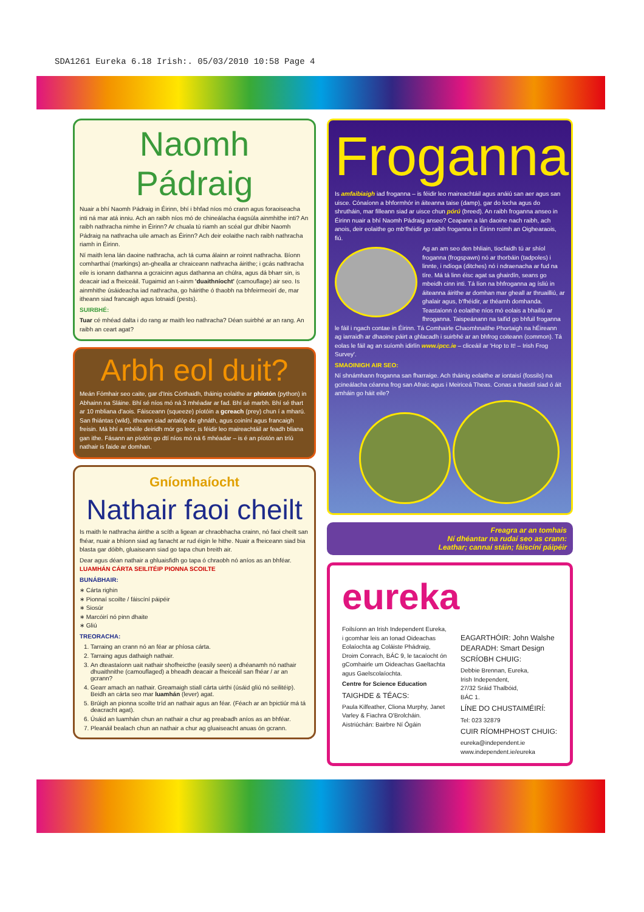SDA1261 Eureka 6.18 Irish:. 05/03/2010 10:58 Page 4
Naomh Pádraig
Nuair a bhí Naomh Pádraig in Éirinn, bhí i bhfad níos mó crann agus foraoiseacha inti ná mar atá inniu. Ach an raibh níos mó de chineálacha éagsúla ainmhithe inti? An raibh nathracha nimhe in Éirinn? Ar chuala tú riamh an scéal gur dhíbir Naomh Pádraig na nathracha uile amach as Éirinn? Ach deir eolaithe nach raibh nathracha riamh in Éirinn.
Ní maith lena lán daoine nathracha, ach tá cuma álainn ar roinnt nathracha. Bíonn comharthaí (markings) an-ghealla ar chraiceann nathracha áirithe; i gcás nathracha eile is ionann dathanna a gcraicinn agus dathanna an chúlra, agus dá bharr sin, is deacair iad a fheiceáil. Tugaimid an t-ainm 'duaithníocht' (camouflage) air seo. Is ainmhithe úsáideacha iad nathracha, go háirithe ó thaobh na bhfeirmeoirí de, mar itheann siad francaigh agus lotnaidí (pests).
SUIRBHÉ:
Tuar cé mhéad dalta i do rang ar maith leo nathracha? Déan suirbhé ar an rang. An raibh an ceart agat?
Arbh eol duit?
Meán Fómhair seo caite, gar d'Inis Córthaidh, tháinig eolaithe ar phíotón (python) in Abhainn na Sláine. Bhí sé níos mó ná 3 mhéadar ar fad. Bhí sé marbh. Bhí sé thart ar 10 mbliana d'aois. Fáisceann (squeeze) píotóin a gcreach (prey) chun í a mharú. San fhiántas (wild), itheann siad antalóp de ghnáth, agus coiníní agus francaigh freisin. Má bhí a mbéile deiridh mór go leor, is féidir leo maireachtáil ar feadh bliana gan ithe. Fásann an píotón go dtí níos mó ná 6 mhéadar – is é an píotón an tríú nathair is faide ar domhan.
Gníomhaíocht
Nathair faoi cheilt
Is maith le nathracha áirithe a scíth a ligean ar chraobhacha crainn, nó faoi cheilt san fhéar, nuair a bhíonn siad ag fanacht ar rud éigin le hithe. Nuair a fheiceann siad bia blasta gar dóibh, gluaiseann siad go tapa chun breith air.
Dear agus déan nathair a ghluaisfidh go tapa ó chraobh nó aníos as an bhféar. LUAMHÁN CÁRTA SEILITÉIP PIONNA SCOILTE
BUNÁBHAIR:
∗ Cárta righin
∗ Pionnaí scoilte / fáiscíní páipéir
∗ Siosúr
∗ Marcóirí nó pinn dhaite
∗ Gliú
TREORACHA:
1. Tarraing an crann nó an féar ar phíosa cárta.
2. Tarraing agus dathaigh nathair.
3. An dteastaíonn uait nathair shofheicthe (easily seen) a dhéanamh nó nathair dhuaithnithe (camouflaged) a bheadh deacair a fheiceáil san fhéar / ar an gcrann?
4. Gearr amach an nathair. Greamaigh stiall cárta uirthi (úsáid gliú nó seilitéip). Beidh an cárta seo mar luamhán (lever) agat.
5. Brúigh an pionna scoilte tríd an nathair agus an féar. (Féach ar an bpictiúr má tá deacracht agat).
6. Úsáid an luamhán chun an nathair a chur ag preabadh aníos as an bhféar.
7. Pleanáil bealach chun an nathair a chur ag gluaiseacht anuas ón gcrann.
Froganna
Is amfaibiaigh iad froganna – is féidir leo maireachtáil agus anáiú san aer agus san uisce. Cónaíonn a bhformhór in áiteanna taise (damp), gar do locha agus do shrutháin, mar filleann siad ar uisce chun pórú (breed). An raibh froganna anseo in Éirinn nuair a bhí Naomh Pádraig anseo? Ceapann a lán daoine nach raibh, ach anois, deir eolaithe go mb'fhéidir go raibh froganna in Éirinn roimh an Oighearaois, fiú.
Ag an am seo den bhliain, tiocfaidh tú ar shíol froganna (frogspawn) nó ar thorbáin (tadpoles) i linnte, i ndíoga (ditches) nó i ndraenacha ar fud na tíre. Má tá linn éisc agat sa ghairdín, seans go mbeidh cinn inti. Tá líon na bhfroganna ag ísliú in áiteanna áirithe ar domhan mar gheall ar thruailliú, ar ghalair agus, b'fhéidir, ar théamh domhanda. Teastaíonn ó eolaithe níos mó eolais a bhailiú ar fhroganna. Taispeánann na taifid go bhfuil froganna le fáil i ngach contae in Éirinn. Tá Comhairle Chaomhnaithe Phortaigh na hÉireann ag iarraidh ar dhaoine páirt a ghlacadh i suirbhé ar an bhfrog coiteann (common). Tá eolas le fáil ag an suíomh idirlín www.ipcc.ie – cliceáil ar 'Hop to It! – Irish Frog Survey'.
SMAOINIGH AIR SEO:
Ní shnámhann froganna san fharraige. Ach tháinig eolaithe ar iontaisí (fossils) na gcineálacha céanna frog san Afraic agus i Meiriceá Theas. Conas a thaistil siad ó áit amháin go háit eile?
Freagra ar an tomhais
Ní dhéantar na rudaí seo as crann:
Leathar; cannaí stáin; fáiscíní páipéir
eureka
Foilsíonn an Irish Independent Eureka, i gcomhar leis an Ionad Oideachas Eolaíochta ag Coláiste Phádraig, Droim Conrach, BÁC 9, le tacaíocht ón gComhairle um Oideachas Gaeltachta agus Gaelscolaíochta.
Centre for Science Education
TAIGHDE & TÉACS:
Paula Kilfeather, Cliona Murphy, Janet Varley & Fiachra O'Brolcháin. Aistriúchán: Bairbre Ní Ógáin
EAGARTHÓIR: John Walshe
DEARADH: Smart Design
SCRÍOBH CHUIG:
Debbie Brennan, Eureka,
Irish Independent,
27/32 Sráid Thalbóid,
BÁC 1.
LÍNE DO CHUSTAIMÉIRÍ:
Tel: 023 32879
CUIR RÍOMHPHOST CHUIG:
eureka@independent.ie
www.independent.ie/eureka